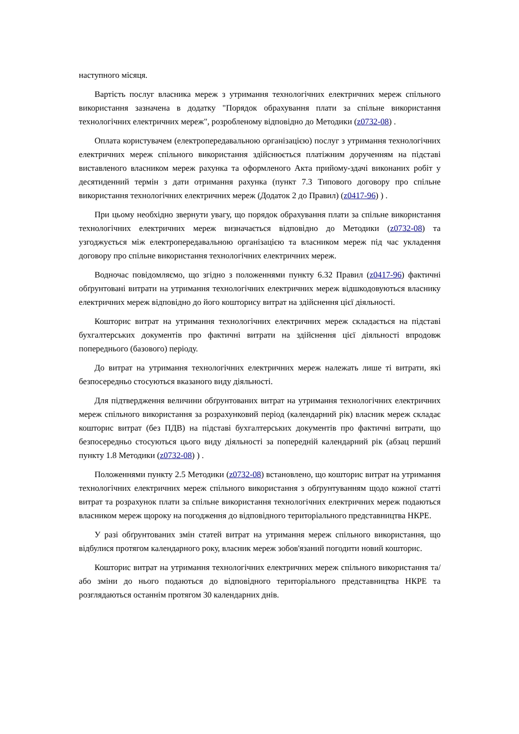наступного місяця.
Вартість послуг власника мереж з утримання технологічних електричних мереж спільного використання зазначена в додатку "Порядок обрахування плати за спільне використання технологічних електричних мереж", розробленому відповідно до Методики (z0732-08) .
Оплата користувачем (електропередавальною організацією) послуг з утримання технологічних електричних мереж спільного використання здійснюється платіжним дорученням на підставі виставленого власником мереж рахунка та оформленого Акта прийому-здачі виконаних робіт у десятиденний термін з дати отримання рахунка (пункт 7.3 Типового договору про спільне використання технологічних електричних мереж (Додаток 2 до Правил) (z0417-96) ) .
При цьому необхідно звернути увагу, що порядок обрахування плати за спільне використання технологічних електричних мереж визначається відповідно до Методики (z0732-08) та узгоджується між електропередавальною організацією та власником мереж під час укладення договору про спільне використання технологічних електричних мереж.
Водночас повідомляємо, що згідно з положеннями пункту 6.32 Правил (z0417-96) фактичні обґрунтовані витрати на утримання технологічних електричних мереж відшкодовуються власнику електричних мереж відповідно до його кошторису витрат на здійснення цієї діяльності.
Кошторис витрат на утримання технологічних електричних мереж складається на підставі бухгалтерських документів про фактичні витрати на здійснення цієї діяльності впродовж попереднього (базового) періоду.
До витрат на утримання технологічних електричних мереж належать лише ті витрати, які безпосередньо стосуються вказаного виду діяльності.
Для підтвердження величини обґрунтованих витрат на утримання технологічних електричних мереж спільного використання за розрахунковий період (календарний рік) власник мереж складає кошторис витрат (без ПДВ) на підставі бухгалтерських документів про фактичні витрати, що безпосередньо стосуються цього виду діяльності за попередній календарний рік (абзац перший пункту 1.8 Методики (z0732-08) ) .
Положеннями пункту 2.5 Методики (z0732-08) встановлено, що кошторис витрат на утримання технологічних електричних мереж спільного використання з обґрунтуванням щодо кожної статті витрат та розрахунок плати за спільне використання технологічних електричних мереж подаються власником мереж щороку на погодження до відповідного територіального представництва НКРЕ.
У разі обґрунтованих змін статей витрат на утримання мереж спільного використання, що відбулися протягом календарного року, власник мереж зобов'язаний погодити новий кошторис.
Кошторис витрат на утримання технологічних електричних мереж спільного використання та/або зміни до нього подаються до відповідного територіального представництва НКРЕ та розглядаються останнім протягом 30 календарних днів.